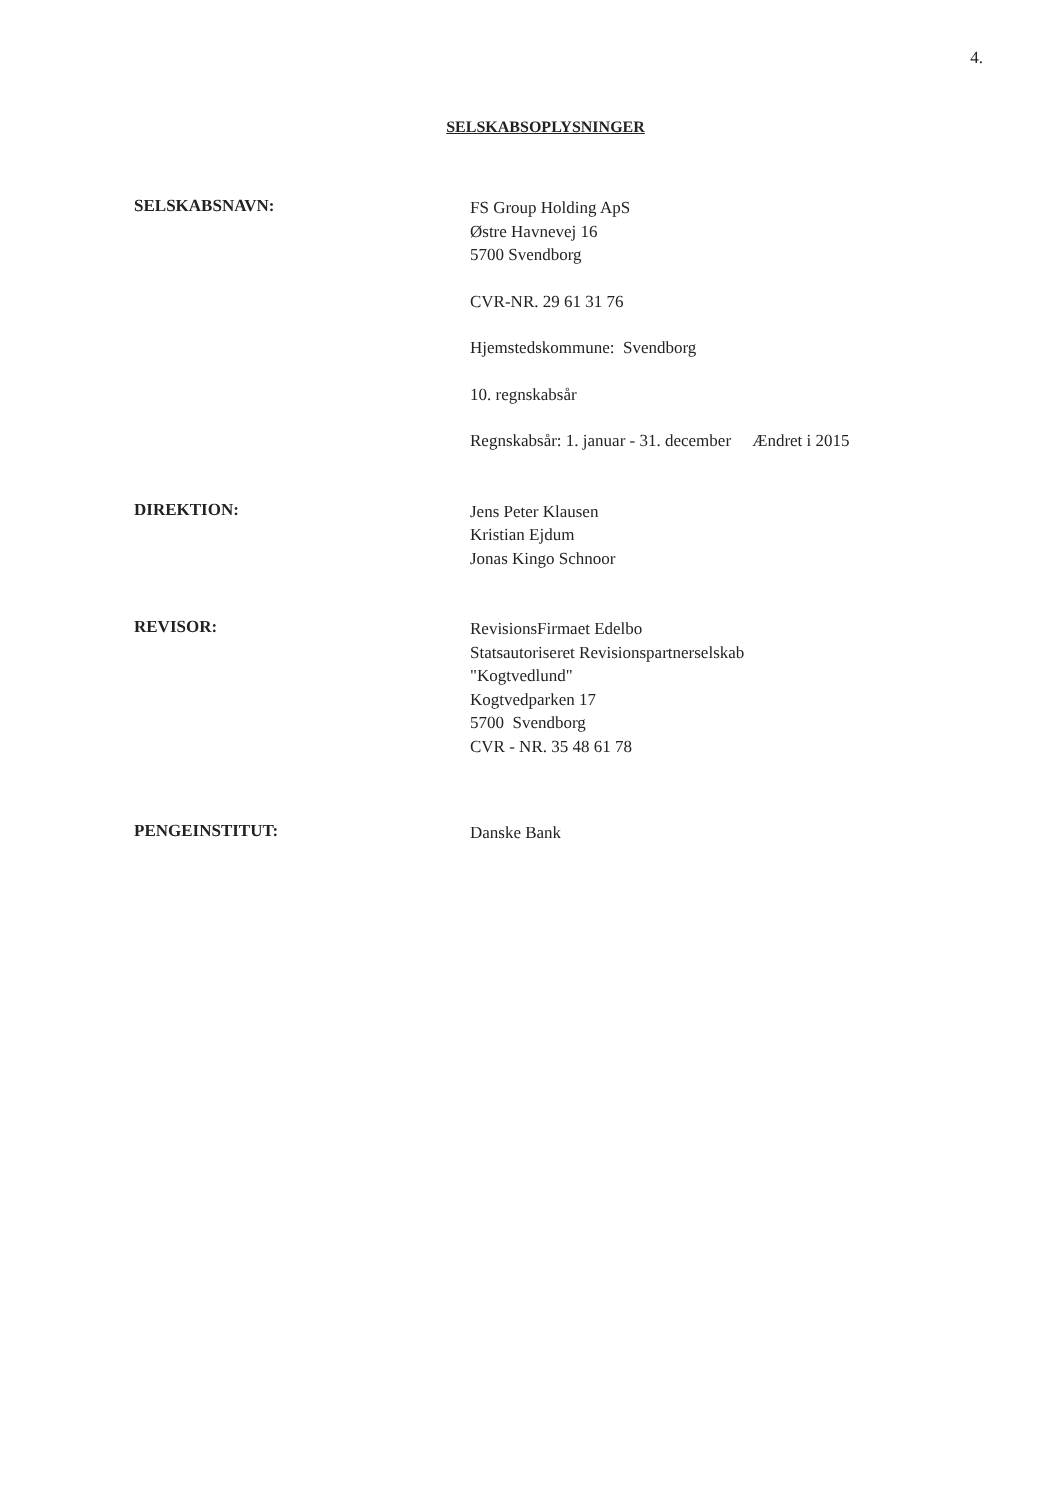4.
SELSKABSOPLYSNINGER
SELSKABSNAVN:
FS Group Holding ApS
Østre Havnevej 16
5700 Svendborg
CVR-NR. 29 61 31 76
Hjemstedskommune: Svendborg
10. regnskabsår
Regnskabsår: 1. januar - 31. december Ændret i 2015
DIREKTION:
Jens Peter Klausen
Kristian Ejdum
Jonas Kingo Schnoor
REVISOR:
RevisionsFirmaet Edelbo
Statsautoriseret Revisionspartnerselskab
"Kogtvedlund"
Kogtvedparken 17
5700 Svendborg
CVR - NR. 35 48 61 78
PENGEINSTITUT:
Danske Bank